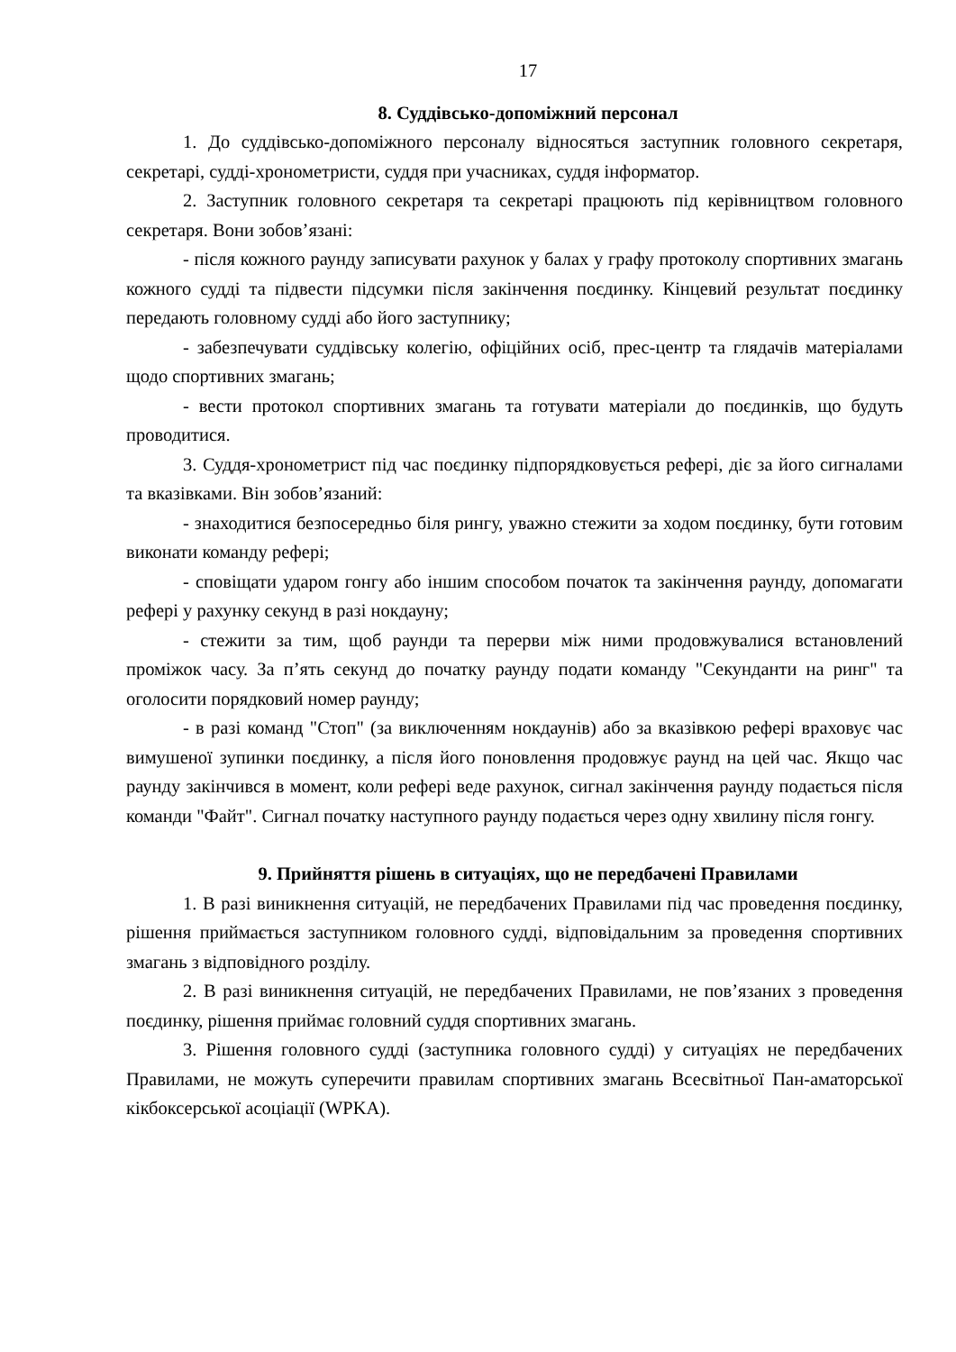17
8. Суддівсько-допоміжний персонал
1. До суддівсько-допоміжного персоналу відносяться заступник головного секретаря, секретарі, судді-хронометристи, суддя при учасниках, суддя інформатор.
2. Заступник головного секретаря та секретарі працюють під керівництвом головного секретаря. Вони зобов’язані:
- після кожного раунду записувати рахунок у балах у графу протоколу спортивних змагань кожного судді та підвести підсумки після закінчення поєдинку. Кінцевий результат поєдинку передають головному судді або його заступнику;
- забезпечувати суддівську колегію, офіційних осіб, прес-центр та глядачів матеріалами щодо спортивних змагань;
- вести протокол спортивних змагань та готувати матеріали до поєдинків, що будуть проводитися.
3. Суддя-хронометрист під час поєдинку підпорядковується рефері, діє за його сигналами та вказівками. Він зобов’язаний:
- знаходитися безпосередньо біля рингу, уважно стежити за ходом поєдинку, бути готовим виконати команду рефері;
- сповіщати ударом гонгу або іншим способом початок та закінчення раунду, допомагати рефері у рахунку секунд в разі нокдауну;
- стежити за тим, щоб раунди та перерви між ними продовжувалися встановлений проміжок часу. За п’ять секунд до початку раунду подати команду "Секунданти на ринг" та оголосити порядковий номер раунду;
- в разі команд "Стоп" (за виключенням нокдаунів) або за вказівкою рефері враховує час вимушеної зупинки поєдинку, а після його поновлення продовжує раунд на цей час. Якщо час раунду закінчився в момент, коли рефері веде рахунок, сигнал закінчення раунду подається після команди "Файт". Сигнал початку наступного раунду подається через одну хвилину після гонгу.
9. Прийняття рішень в ситуаціях, що не передбачені Правилами
1. В разі виникнення ситуацій, не передбачених Правилами під час проведення поєдинку, рішення приймається заступником головного судді, відповідальним за проведення спортивних змагань з відповідного розділу.
2. В разі виникнення ситуацій, не передбачених Правилами, не пов’язаних з проведення поєдинку, рішення приймає головний суддя спортивних змагань.
3. Рішення головного судді (заступника головного судді) у ситуаціях не передбачених Правилами, не можуть суперечити правилам спортивних змагань Всесвітньої Пан-аматорської кікбоксерської асоціації (WPKA).